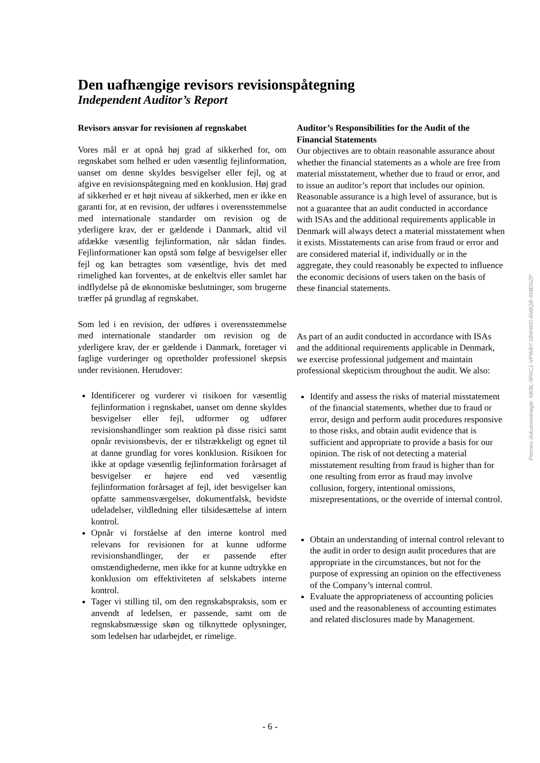Den uafhængige revisors revisionspåtegning
Independent Auditor’s Report
Revisors ansvar for revisionen af regnskabet
Vores mål er at opnå høj grad af sikkerhed for, om regnskabet som helhed er uden væsentlig fejlinformation, uanset om denne skyldes besvigelser eller fejl, og at afgive en revisionspåtegning med en konklusion. Høj grad af sikkerhed er et højt niveau af sikkerhed, men er ikke en garanti for, at en revision, der udføres i overensstemmelse med internationale standarder om revision og de yderligere krav, der er gældende i Danmark, altid vil afdække væsentlig fejlinformation, når sådan findes. Fejlinformationer kan opstå som følge af besvigelser eller fejl og kan betragtes som væsentlige, hvis det med rimelighed kan forventes, at de enkeltvis eller samlet har indflydelse på de økonomiske beslutninger, som brugerne træffer på grundlag af regnskabet.
Som led i en revision, der udføres i overensstemmelse med internationale standarder om revision og de yderligere krav, der er gældende i Danmark, foretager vi faglige vurderinger og opretholder professionel skepsis under revisionen. Herudover:
Identificerer og vurderer vi risikoen for væsentlig fejlinformation i regnskabet, uanset om denne skyldes besvigelser eller fejl, udformer og udfører revisionshandlinger som reaktion på disse risici samt opnår revisionsbevis, der er tilstrækkeligt og egnet til at danne grundlag for vores konklusion. Risikoen for ikke at opdage væsentlig fejlinformation forårsaget af besvigelser er højere end ved væsentlig fejlinformation forårsaget af fejl, idet besvigelser kan opfatte sammensværgelser, dokumentfalsk, bevidste udeladelser, vildledning eller tilsidesættelse af intern kontrol.
Opnår vi forståelse af den interne kontrol med relevans for revisionen for at kunne udforme revisionshandlinger, der er passende efter omstændighederne, men ikke for at kunne udtrykke en konklusion om effektiviteten af selskabets interne kontrol.
Tager vi stilling til, om den regnskabspraksis, som er anvendt af ledelsen, er passende, samt om de regnskabsmæssige skøn og tilknyttede oplysninger, som ledelsen har udarbejdet, er rimelige.
Auditor’s Responsibilities for the Audit of the Financial Statements
Our objectives are to obtain reasonable assurance about whether the financial statements as a whole are free from material misstatement, whether due to fraud or error, and to issue an auditor’s report that includes our opinion. Reasonable assurance is a high level of assurance, but is not a guarantee that an audit conducted in accordance with ISAs and the additional requirements applicable in Denmark will always detect a material misstatement when it exists. Misstatements can arise from fraud or error and are considered material if, individually or in the aggregate, they could reasonably be expected to influence the economic decisions of users taken on the basis of these financial statements.
As part of an audit conducted in accordance with ISAs and the additional requirements applicable in Denmark, we exercise professional judgement and maintain professional skepticism throughout the audit. We also:
Identify and assess the risks of material misstatement of the financial statements, whether due to fraud or error, design and perform audit procedures responsive to those risks, and obtain audit evidence that is sufficient and appropriate to provide a basis for our opinion. The risk of not detecting a material misstatement resulting from fraud is higher than for one resulting from error as fraud may involve collusion, forgery, intentional omissions, misrepresentations, or the override of internal control.
Obtain an understanding of internal control relevant to the audit in order to design audit procedures that are appropriate in the circumstances, but not for the purpose of expressing an opinion on the effectiveness of the Company’s internal control.
Evaluate the appropriateness of accounting policies used and the reasonableness of accounting estimates and related disclosures made by Management.
Penneo dokumentnøgle: NK8L-5PAC1-VPW8Y-1BWWG-6N8QB-XMENZP
- 6 -